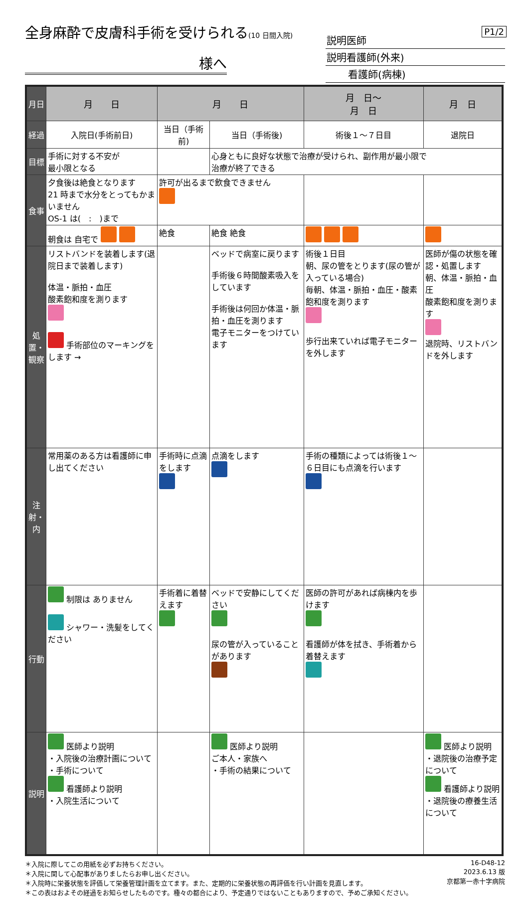P1/2
全身麻酔で皮膚科手術を受けられる(10 日間入院)
様へ
説明医師
説明看護師(外来)
看護師(病棟)
| 月日 | 月 日 | 月 日 | | 月 日～ 月 日 | 月 日 |
| 経過 | 入院日(手術前日) | 当日（手術前) | 当日（手術後) | 術後１～７日目 | 退院日 |
| 目標 | 手術に対する不安が 最小限となる | | 心身ともに良好な状態で治療が受けられ、副作用が最小限で 治療が終了できる | | |
| 食事 | 夕食後は絶食となります 21 時まで水分をとってもかまいません OS-1 は( : )まで | 許可が出るまで飲食できません | | | |
| | 朝食は 自宅で | 絶食 | 絶食 絶食 | | |
| 処置・観察 | リストバンドを装着します(退院日まで装着します) 体温・脈拍・血圧 酸素飽和度を測ります 手術部位のマーキングをします → | | ベッドで病室に戻ります 手術後６時間酸素吸入をしています 手術後は何回か体温・脈拍・血圧を測ります 電子モニターをつけています | 術後１日目 朝、尿の管をとります(尿の管が入っている場合) 毎朝、体温・脈拍・血圧・酸素飽和度を測ります 歩行出来ていれば電子モニターを外します | 医師が傷の状態を確認・処置します 朝、体温・脈拍・血圧 酸素飽和度を測ります 退院時、リストバンドを外します |
| 注射・内 | 常用薬のある方は看護師に申し出てください | 手術時に点滴をします | 点滴をします | 手術の種類によっては術後１～６日目にも点滴を行います | |
| 行動 | 制限は ありません シャワー・洗髪をしてください | 手術着に着替えます | ベッドで安静にしてください 尿の管が入っていることがあります | 医師の許可があれば病棟内を歩けます 看護師が体を拭き、手術着から着替えます | |
| 説明 | 医師より説明 ・入院後の治療計画について ・手術について 看護師より説明 ・入院生活について | | 医師より説明 ご本人・家族へ ・手術の結果について | | 医師より説明 ・退院後の治療予定について 看護師より説明 ・退院後の療養生活について |
＊入院に際してこの用紙を必ずお持ちください。
＊入院に関して心配事がありましたらお申し出ください。
＊入院時に栄養状態を評価して栄養管理計画を立てます。また、定期的に栄養状態の再評価を行い計画を見直します。
＊この表はおよその経過をお知らせしたものです。種々の都合により、予定通りではないこともありますので、予めご承知ください。
16-D48-12
2023.6.13 版
京都第一赤十字病院